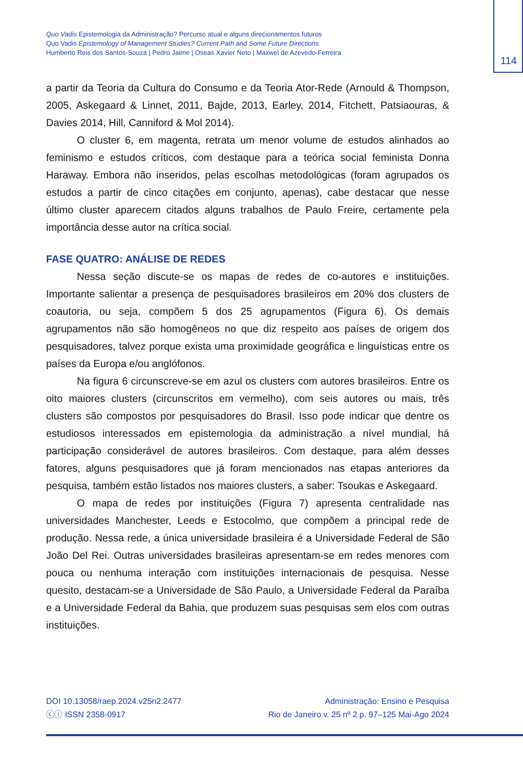114
Quo Vadis Epistemologia da Administração? Percurso atual e alguns direcionamentos futuros
Quo Vadis Epistemology of Management Studies? Current Path and Some Future Directions
Humberto Reis dos Santos-Souza | Pedro Jaime | Oseas Xavier Neto | Maxwel de Azevedo-Ferreira
a partir da Teoria da Cultura do Consumo e da Teoria Ator-Rede (Arnould & Thompson, 2005, Askegaard & Linnet, 2011, Bajde, 2013, Earley, 2014, Fitchett, Patsiaouras, & Davies 2014, Hill, Canniford & Mol 2014).
O cluster 6, em magenta, retrata um menor volume de estudos alinhados ao feminismo e estudos críticos, com destaque para a teórica social feminista Donna Haraway. Embora não inseridos, pelas escolhas metodológicas (foram agrupados os estudos a partir de cinco citações em conjunto, apenas), cabe destacar que nesse último cluster aparecem citados alguns trabalhos de Paulo Freire, certamente pela importância desse autor na crítica social.
FASE QUATRO: ANÁLISE DE REDES
Nessa seção discute-se os mapas de redes de co-autores e instituições. Importante salientar a presença de pesquisadores brasileiros em 20% dos clusters de coautoria, ou seja, compõem 5 dos 25 agrupamentos (Figura 6). Os demais agrupamentos não são homogêneos no que diz respeito aos países de origem dos pesquisadores, talvez porque exista uma proximidade geográfica e linguísticas entre os países da Europa e/ou anglófonos.
Na figura 6 circunscreve-se em azul os clusters com autores brasileiros. Entre os oito maiores clusters (circunscritos em vermelho), com seis autores ou mais, três clusters são compostos por pesquisadores do Brasil. Isso pode indicar que dentre os estudiosos interessados em epistemologia da administração a nível mundial, há participação considerável de autores brasileiros. Com destaque, para além desses fatores, alguns pesquisadores que já foram mencionados nas etapas anteriores da pesquisa, também estão listados nos maiores clusters, a saber: Tsoukas e Askegaard.
O mapa de redes por instituições (Figura 7) apresenta centralidade nas universidades Manchester, Leeds e Estocolmo, que compõem a principal rede de produção. Nessa rede, a única universidade brasileira é a Universidade Federal de São João Del Rei. Outras universidades brasileiras apresentam-se em redes menores com pouca ou nenhuma interação com instituições internacionais de pesquisa. Nesse quesito, destacam-se a Universidade de São Paulo, a Universidade Federal da Paraíba e a Universidade Federal da Bahia, que produzem suas pesquisas sem elos com outras instituições.
DOI 10.13058/raep.2024.v25n2.2477
ⓒⓘ ISSN 2358-0917
Administração: Ensino e Pesquisa
Rio de Janeiro v. 25 nº 2 p. 97–125 Mai-Ago 2024